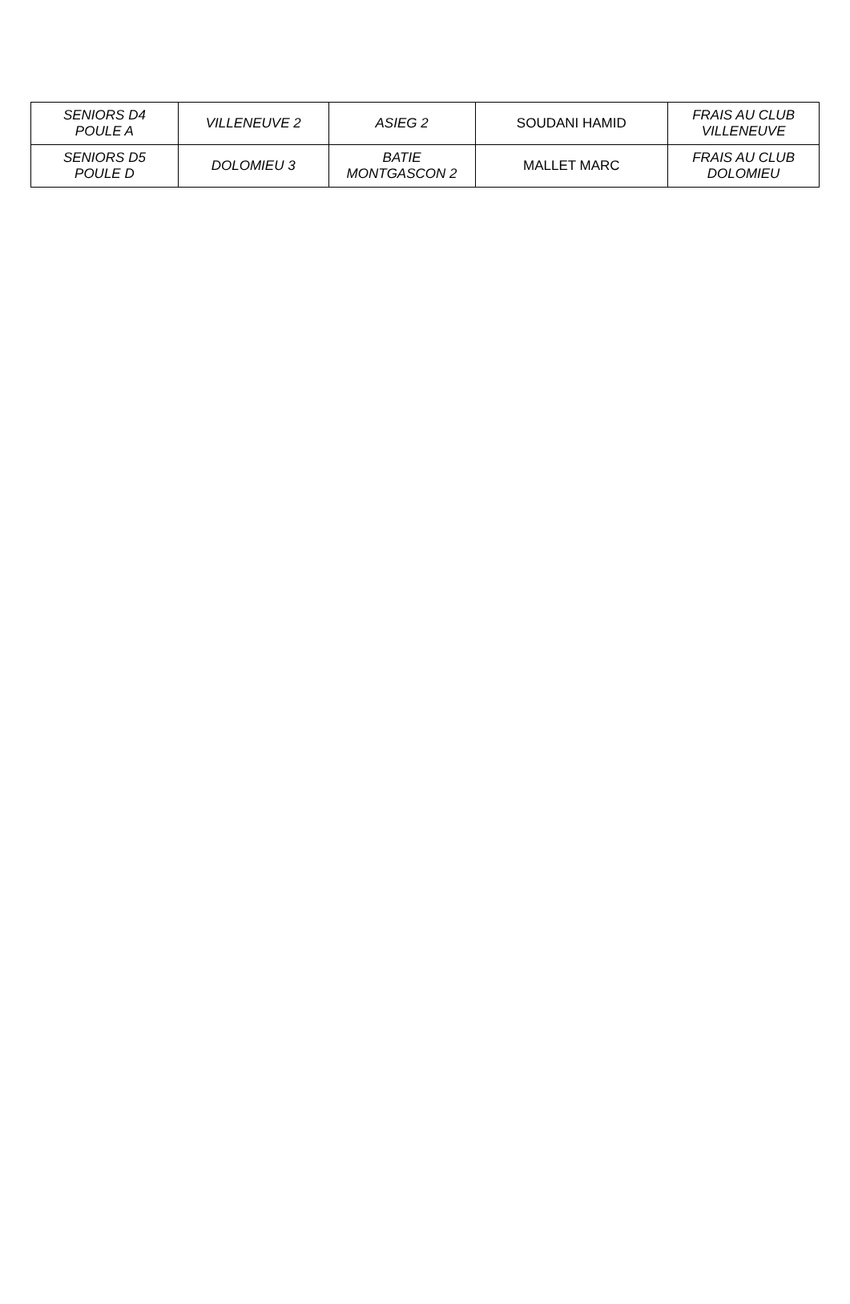| SENIORS D4 POULE A | VILLENEUVE 2 | ASIEG 2 | SOUDANI HAMID | FRAIS AU CLUB VILLENEUVE |
| SENIORS D5 POULE D | DOLOMIEU 3 | BATIE MONTGASCON 2 | MALLET MARC | FRAIS AU CLUB DOLOMIEU |